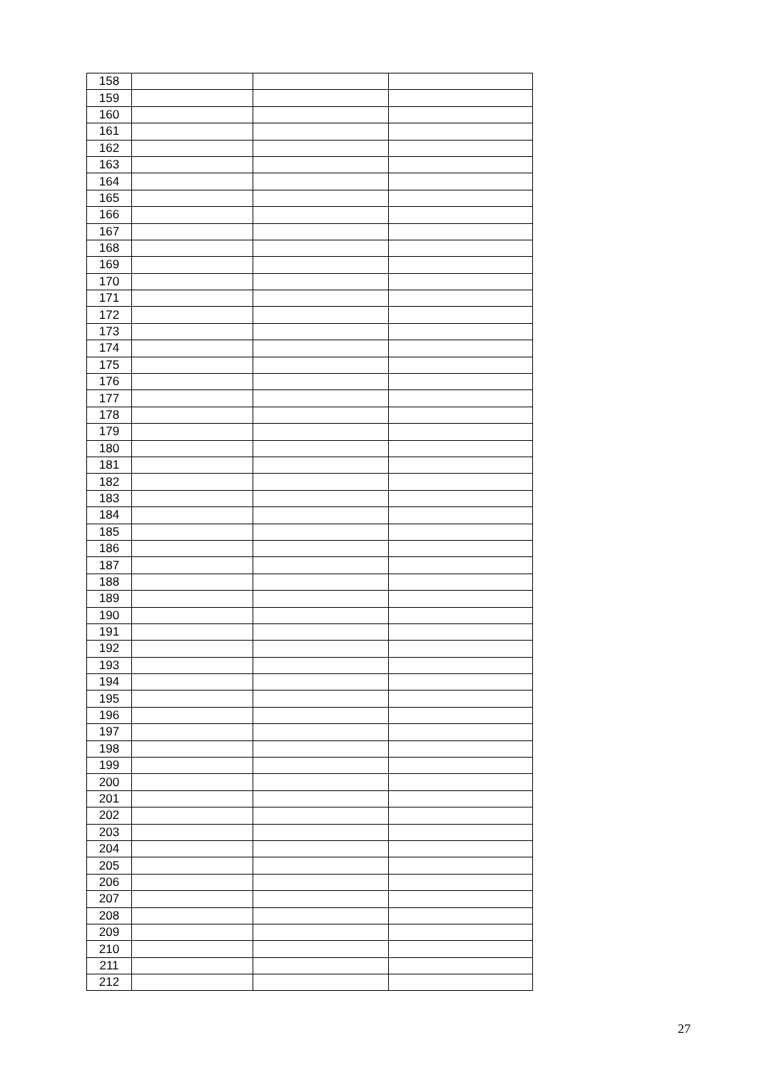| 158 | | | |
| 159 | | | |
| 160 | | | |
| 161 | | | |
| 162 | | | |
| 163 | | | |
| 164 | | | |
| 165 | | | |
| 166 | | | |
| 167 | | | |
| 168 | | | |
| 169 | | | |
| 170 | | | |
| 171 | | | |
| 172 | | | |
| 173 | | | |
| 174 | | | |
| 175 | | | |
| 176 | | | |
| 177 | | | |
| 178 | | | |
| 179 | | | |
| 180 | | | |
| 181 | | | |
| 182 | | | |
| 183 | | | |
| 184 | | | |
| 185 | | | |
| 186 | | | |
| 187 | | | |
| 188 | | | |
| 189 | | | |
| 190 | | | |
| 191 | | | |
| 192 | | | |
| 193 | | | |
| 194 | | | |
| 195 | | | |
| 196 | | | |
| 197 | | | |
| 198 | | | |
| 199 | | | |
| 200 | | | |
| 201 | | | |
| 202 | | | |
| 203 | | | |
| 204 | | | |
| 205 | | | |
| 206 | | | |
| 207 | | | |
| 208 | | | |
| 209 | | | |
| 210 | | | |
| 211 | | | |
| 212 | | | |
27